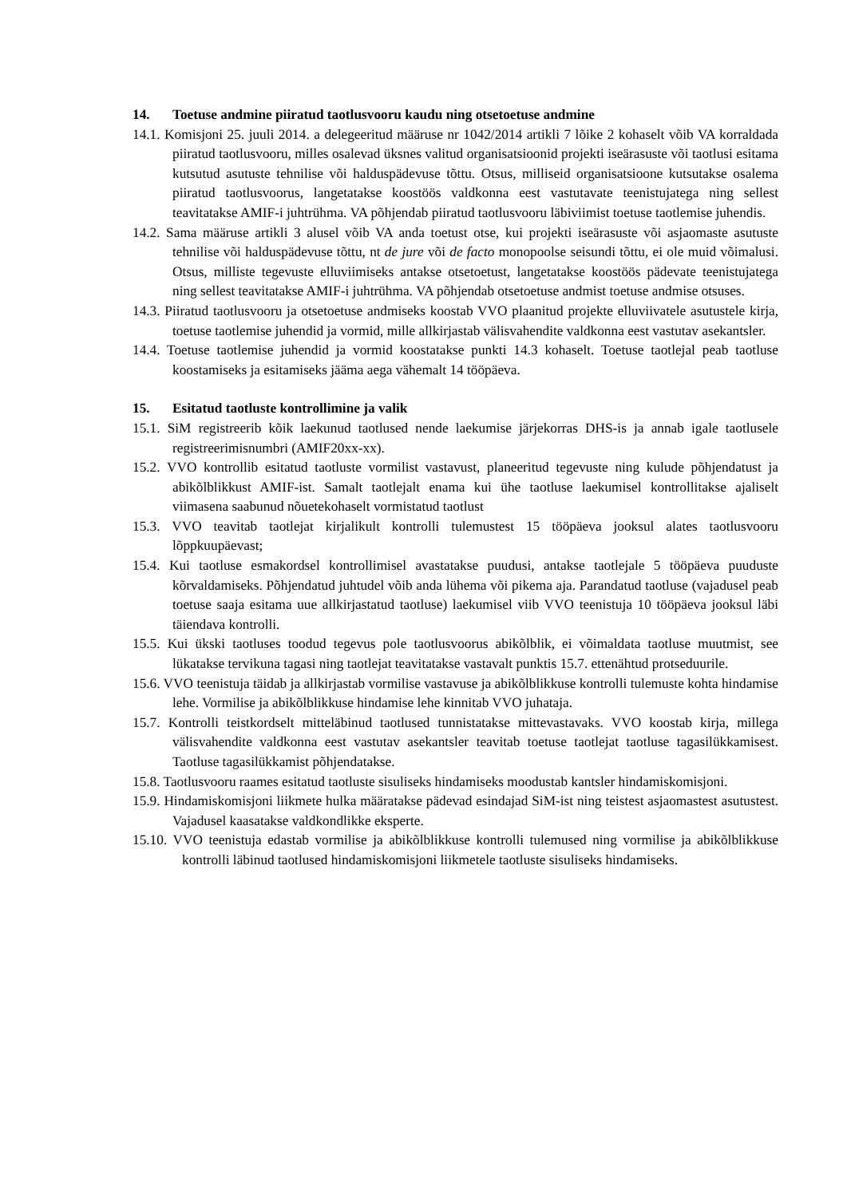14. Toetuse andmine piiratud taotlusvooru kaudu ning otsetoetuse andmine
14.1. Komisjoni 25. juuli 2014. a delegeeritud määruse nr 1042/2014 artikli 7 lõike 2 kohaselt võib VA korraldada piiratud taotlusvooru, milles osalevad üksnes valitud organisatsioonid projekti iseärasuste või taotlusi esitama kutsutud asutuste tehnilise või halduspädevuse tõttu. Otsus, milliseid organisatsioone kutsutakse osalema piiratud taotlusvoorus, langetatakse koostöös valdkonna eest vastutavate teenistujatega ning sellest teavitatakse AMIF-i juhtrühma. VA põhjendab piiratud taotlusvooru läbiviimist toetuse taotlemise juhendis.
14.2. Sama määruse artikli 3 alusel võib VA anda toetust otse, kui projekti iseärasuste või asjaomaste asutuste tehnilise või halduspädevuse tõttu, nt de jure või de facto monopoolse seisundi tõttu, ei ole muid võimalusi. Otsus, milliste tegevuste elluviimiseks antakse otsetoetust, langetatakse koostöös pädevate teenistujatega ning sellest teavitatakse AMIF-i juhtrühma. VA põhjendab otsetoetuse andmist toetuse andmise otsuses.
14.3. Piiratud taotlusvooru ja otsetoetuse andmiseks koostab VVO plaanitud projekte elluviivatele asutustele kirja, toetuse taotlemise juhendid ja vormid, mille allkirjastab välisvahendite valdkonna eest vastutav asekantsler.
14.4. Toetuse taotlemise juhendid ja vormid koostatakse punkti 14.3 kohaselt. Toetuse taotlejal peab taotluse koostamiseks ja esitamiseks jääma aega vähemalt 14 tööpäeva.
15. Esitatud taotluste kontrollimine ja valik
15.1. SiM registreerib kõik laekunud taotlused nende laekumise järjekorras DHS-is ja annab igale taotlusele registreerimisnumbri (AMIF20xx-xx).
15.2. VVO kontrollib esitatud taotluste vormilist vastavust, planeeritud tegevuste ning kulude põhjendatust ja abikõlblikkust AMIF-ist. Samalt taotlejalt enama kui ühe taotluse laekumisel kontrollitakse ajaliselt viimasena saabunud nõuetekohaselt vormistatud taotlust
15.3. VVO teavitab taotlejat kirjalikult kontrolli tulemustest 15 tööpäeva jooksul alates taotlusvooru lõppkuupäevast;
15.4. Kui taotluse esmakordsel kontrollimisel avastatakse puudusi, antakse taotlejale 5 tööpäeva puuduste kõrvaldamiseks. Põhjendatud juhtudel võib anda lühema või pikema aja. Parandatud taotluse (vajadusel peab toetuse saaja esitama uue allkirjastatud taotluse) laekumisel viib VVO teenistuja 10 tööpäeva jooksul läbi täiendava kontrolli.
15.5. Kui ükski taotluses toodud tegevus pole taotlusvoorus abikõlblik, ei võimaldata taotluse muutmist, see lükatakse tervikuna tagasi ning taotlejat teavitatakse vastavalt punktis 15.7. ettenähtud protseduurile.
15.6. VVO teenistuja täidab ja allkirjastab vormilise vastavuse ja abikõlblikkuse kontrolli tulemuste kohta hindamise lehe. Vormilise ja abikõlblikkuse hindamise lehe kinnitab VVO juhataja.
15.7. Kontrolli teistkordselt mitteläbinud taotlused tunnistatakse mittevastavaks. VVO koostab kirja, millega välisvahendite valdkonna eest vastutav asekantsler teavitab toetuse taotlejat taotluse tagasilükkamisest. Taotluse tagasilükkamist põhjendatakse.
15.8. Taotlusvooru raames esitatud taotluste sisuliseks hindamiseks moodustab kantsler hindamiskomisjoni.
15.9. Hindamiskomisjoni liikmete hulka määratakse pädevad esindajad SiM-ist ning teistest asjaomastest asutustest. Vajadusel kaasatakse valdkondlikke eksperte.
15.10. VVO teenistuja edastab vormilise ja abikõlblikkuse kontrolli tulemused ning vormilise ja abikõlblikkuse kontrolli läbinud taotlused hindamiskomisjoni liikmetele taotluste sisuliseks hindamiseks.